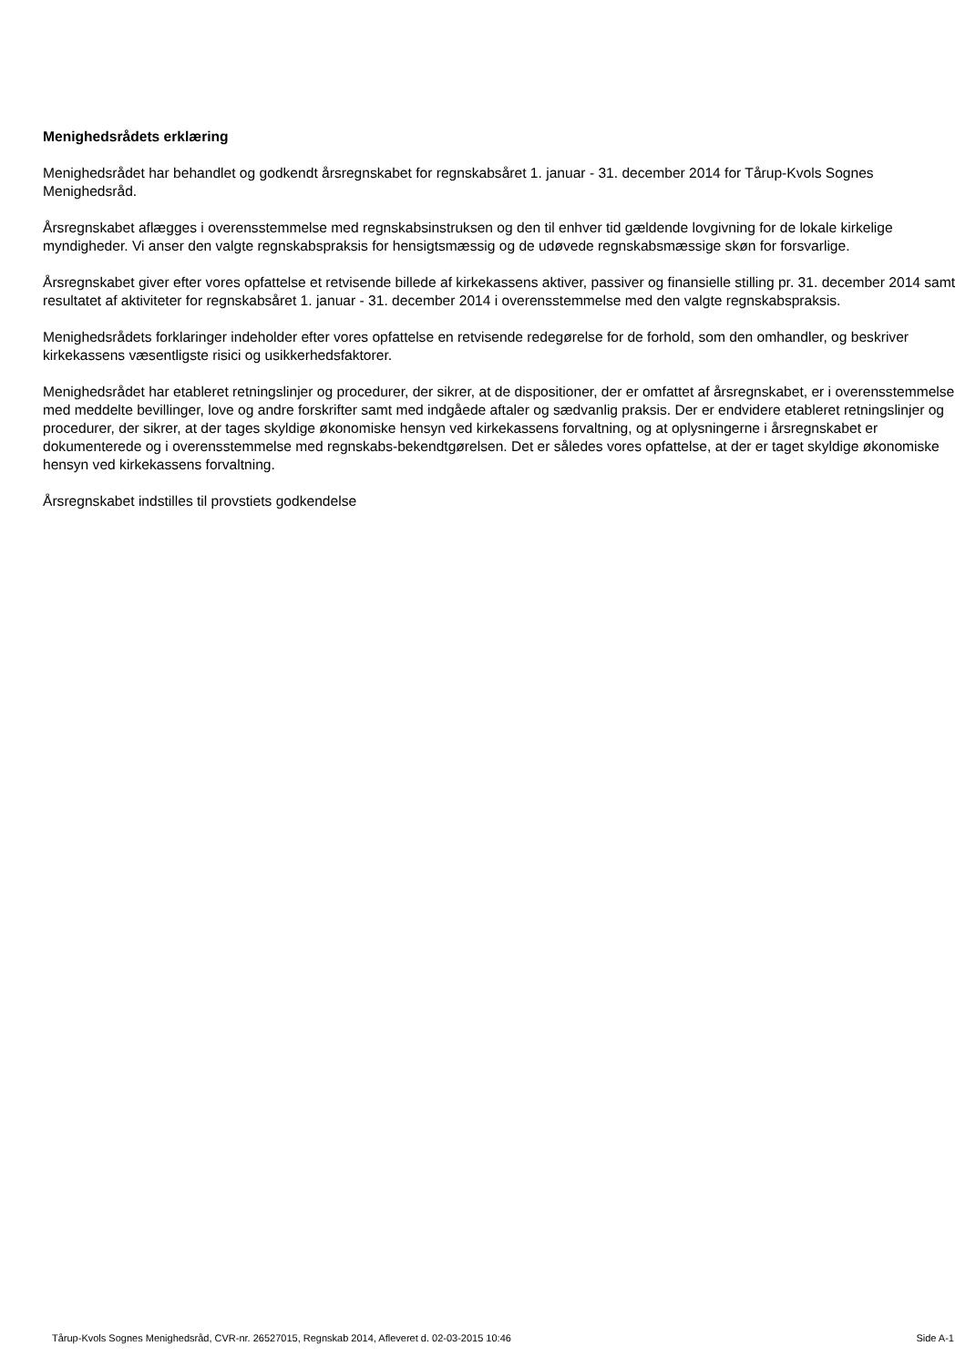Menighedsrådets erklæring
Menighedsrådet har behandlet og godkendt årsregnskabet for regnskabsåret 1. januar - 31. december 2014 for Tårup-Kvols Sognes Menighedsråd.
Årsregnskabet aflægges i overensstemmelse med regnskabsinstruksen og den til enhver tid gældende lovgivning for de lokale kirkelige myndigheder. Vi anser den valgte regnskabspraksis for hensigtsmæssig og de udøvede regnskabsmæssige skøn for forsvarlige.
Årsregnskabet giver efter vores opfattelse et retvisende billede af kirkekassens aktiver, passiver og finansielle stilling pr. 31. december 2014 samt resultatet af aktiviteter for regnskabsåret 1. januar - 31. december 2014 i overensstemmelse med den valgte regnskabspraksis.
Menighedsrådets forklaringer indeholder efter vores opfattelse en retvisende redegørelse for de forhold, som den omhandler, og beskriver kirkekassens væsentligste risici og usikkerhedsfaktorer.
Menighedsrådet har etableret retningslinjer og procedurer, der sikrer, at de dispositioner, der er omfattet af årsregnskabet, er i overensstemmelse med meddelte bevillinger, love og andre forskrifter samt med indgåede aftaler og sædvanlig praksis. Der er endvidere etableret retningslinjer og procedurer, der sikrer, at der tages skyldige økonomiske hensyn ved kirkekassens forvaltning, og at oplysningerne i årsregnskabet er dokumenterede og i overensstemmelse med regnskabs-bekendtgørelsen. Det er således vores opfattelse, at der er taget skyldige økonomiske hensyn ved kirkekassens forvaltning.
Årsregnskabet indstilles til provstiets godkendelse
Tårup-Kvols Sognes Menighedsråd, CVR-nr. 26527015, Regnskab 2014, Afleveret d. 02-03-2015 10:46 Side A-1